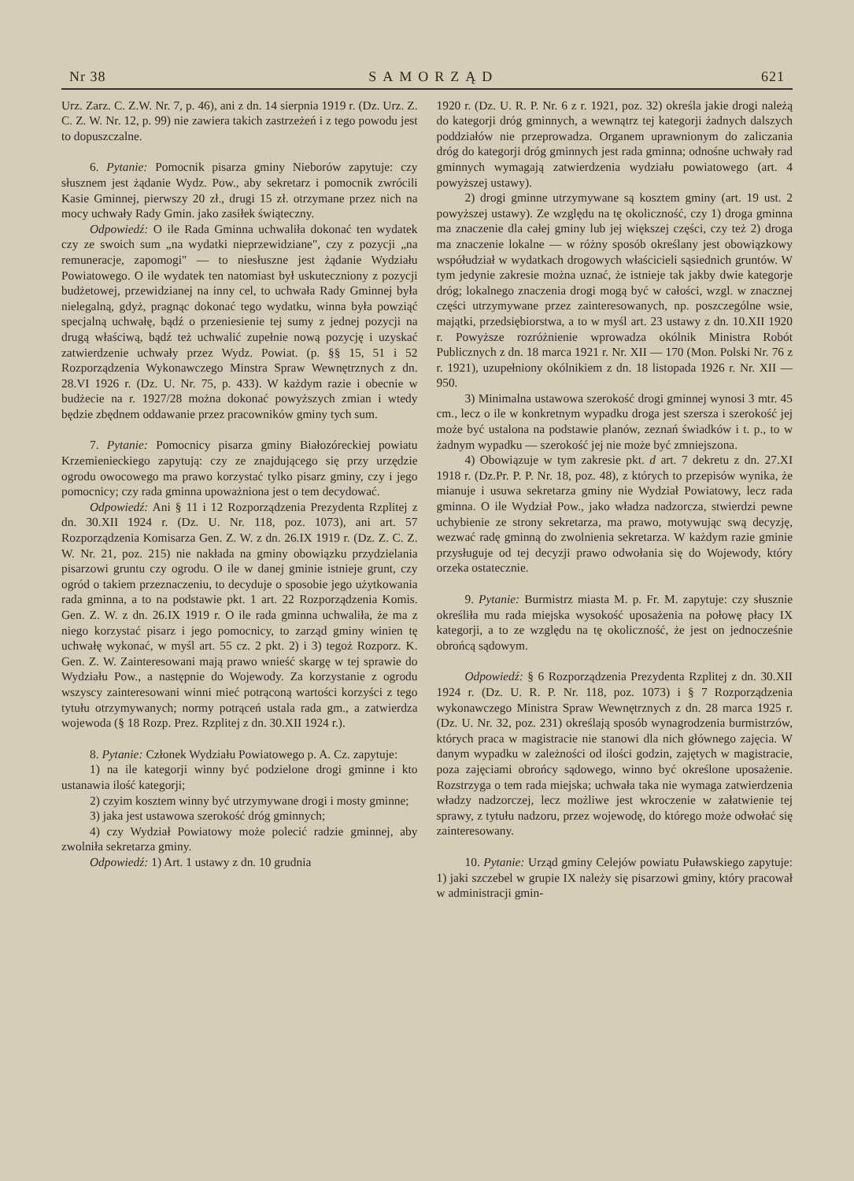Nr 38 SAMORZĄD 621
Urz. Zarz. C. Z.W. Nr. 7, p. 46), ani z dn. 14 sierpnia 1919 r. (Dz. Urz. Z. C. Z. W. Nr. 12, p. 99) nie zawiera takich zastrzeżeń i z tego powodu jest to dopuszczalne.
6. Pytanie: Pomocnik pisarza gminy Nieborów zapytuje: czy słusznem jest żądanie Wydz. Pow., aby sekretarz i pomocnik zwrócili Kasie Gminnej, pierwszy 20 zł., drugi 15 zł. otrzymane przez nich na mocy uchwały Rady Gmin. jako zasiłek świąteczny.
Odpowiedź: O ile Rada Gminna uchwaliła dokonać ten wydatek czy ze swoich sum „na wydatki nieprzewidziane", czy z pozycji „na remuneracje, zapomogi" — to niesłuszne jest żądanie Wydziału Powiatowego. O ile wydatek ten natomiast był uskuteczniony z pozycji budżetowej, przewidzianej na inny cel, to uchwała Rady Gminnej była nielegalną, gdyż, pragnąc dokonać tego wydatku, winna była powziąć specjalną uchwałę, bądź o przeniesienie tej sumy z jednej pozycji na drugą właściwą, bądź też uchwalić zupełnie nową pozycję i uzyskać zatwierdzenie uchwały przez Wydz. Powiat. (p. §§ 15, 51 i 52 Rozporządzenia Wykonawczego Minstra Spraw Wewnętrznych z dn. 28.VI 1926 r. (Dz. U. Nr. 75, p. 433). W każdym razie i obecnie w budżecie na r. 1927/28 można dokonać powyższych zmian i wtedy będzie zbędnem oddawanie przez pracowników gminy tych sum.
7. Pytanie: Pomocnicy pisarza gminy Białozóreckiej powiatu Krzemienieckiego zapytują: czy ze znajdującego się przy urzędzie ogrodu owocowego ma prawo korzystać tylko pisarz gminy, czy i jego pomocnicy; czy rada gminna upoważniona jest o tem decydować.
Odpowiedź: Ani § 11 i 12 Rozporządzenia Prezydenta Rzplitej z dn. 30.XII 1924 r. (Dz. U. Nr. 118, poz. 1073), ani art. 57 Rozporządzenia Komisarza Gen. Z. W. z dn. 26.IX 1919 r. (Dz. Z. C. Z. W. Nr. 21, poz. 215) nie nakłada na gminy obowiązku przydzielania pisarzowi gruntu czy ogrodu. O ile w danej gminie istnieje grunt, czy ogród o takiem przeznaczeniu, to decyduje o sposobie jego użytkowania rada gminna, a to na podstawie pkt. 1 art. 22 Rozporządzenia Komis. Gen. Z. W. z dn. 26.IX 1919 r. O ile rada gminna uchwaliła, że ma z niego korzystać pisarz i jego pomocnicy, to zarząd gminy winien tę uchwałę wykonać, w myśl art. 55 cz. 2 pkt. 2) i 3) tegoż Rozporz. K. Gen. Z. W. Zainteresowani mają prawo wnieść skargę w tej sprawie do Wydziału Pow., a następnie do Wojewody. Za korzystanie z ogrodu wszyscy zainteresowani winni mieć potrąconą wartości korzyści z tego tytułu otrzymywanych; normy potrąceń ustala rada gm., a zatwierdza wojewoda (§ 18 Rozp. Prez. Rzplitej z dn. 30.XII 1924 r.).
8. Pytanie: Członek Wydziału Powiatowego p. A. Cz. zapytuje:
1) na ile kategorji winny być podzielone drogi gminne i kto ustanawia ilość kategorji;
2) czyim kosztem winny być utrzymywane drogi i mosty gminne;
3) jaka jest ustawowa szerokość dróg gminnych;
4) czy Wydział Powiatowy może polecić radzie gminnej, aby zwolniła sekretarza gminy.
Odpowiedź: 1) Art. 1 ustawy z dn. 10 grudnia
1920 r. (Dz. U. R. P. Nr. 6 z r. 1921, poz. 32) określa jakie drogi należą do kategorji dróg gminnych, a wewnątrz tej kategorji żadnych dalszych poddziałów nie przeprowadza. Organem uprawnionym do zaliczania dróg do kategorji dróg gminnych jest rada gminna; odnośne uchwały rad gminnych wymagają zatwierdzenia wydziału powiatowego (art. 4 powyższej ustawy).
2) drogi gminne utrzymywane są kosztem gminy (art. 19 ust. 2 powyższej ustawy). Ze względu na tę okoliczność, czy 1) droga gminna ma znaczenie dla całej gminy lub jej większej części, czy też 2) droga ma znaczenie lokalne — w różny sposób określany jest obowiązkowy współudział w wydatkach drogowych właścicieli sąsiednich gruntów. W tym jedynie zakresie można uznać, że istnieje tak jakby dwie kategorje dróg; lokalnego znaczenia drogi mogą być w całości, wzgl. w znacznej części utrzymywane przez zainteresowanych, np. poszczególne wsie, majątki, przedsiębiorstwa, a to w myśl art. 23 ustawy z dn. 10.XII 1920 r. Powyższe rozróżnienie wprowadza okólnik Ministra Robót Publicznych z dn. 18 marca 1921 r. Nr. XII — 170 (Mon. Polski Nr. 76 z r. 1921), uzupełniony okólnikiem z dn. 18 listopada 1926 r. Nr. XII — 950.
3) Minimalna ustawowa szerokość drogi gminnej wynosi 3 mtr. 45 cm., lecz o ile w konkretnym wypadku droga jest szersza i szerokość jej może być ustalona na podstawie planów, zeznań świadków i t. p., to w żadnym wypadku — szerokość jej nie może być zmniejszona.
4) Obowiązuje w tym zakresie pkt. d art. 7 dekretu z dn. 27.XI 1918 r. (Dz.Pr. P. P. Nr. 18, poz. 48), z których to przepisów wynika, że mianuje i usuwa sekretarza gminy nie Wydział Powiatowy, lecz rada gminna. O ile Wydział Pow., jako władza nadzorcza, stwierdzi pewne uchybienie ze strony sekretarza, ma prawo, motywując swą decyzję, wezwać radę gminną do zwolnienia sekretarza. W każdym razie gminie przysługuje od tej decyzji prawo odwołania się do Wojewody, który orzeka ostatecznie.
9. Pytanie: Burmistrz miasta M. p. Fr. M. zapytuje: czy słusznie określiła mu rada miejska wysokość uposażenia na połowę płacy IX kategorji, a to ze względu na tę okoliczność, że jest on jednocześnie obrońcą sądowym.
Odpowiedź: § 6 Rozporządzenia Prezydenta Rzplitej z dn. 30.XII 1924 r. (Dz. U. R. P. Nr. 118, poz. 1073) i § 7 Rozporządzenia wykonawczego Ministra Spraw Wewnętrznych z dn. 28 marca 1925 r. (Dz. U. Nr. 32, poz. 231) określają sposób wynagrodzenia burmistrzów, których praca w magistracie nie stanowi dla nich głównego zajęcia. W danym wypadku w zależności od ilości godzin, zajętych w magistracie, poza zajęciami obrońcy sądowego, winno być określone uposażenie. Rozstrzyga o tem rada miejska; uchwała taka nie wymaga zatwierdzenia władzy nadzorczej, lecz możliwe jest wkroczenie w załatwienie tej sprawy, z tytułu nadzoru, przez wojewodę, do którego może odwołać się zainteresowany.
10. Pytanie: Urząd gminy Celejów powiatu Puławskiego zapytuje: 1) jaki szczebel w grupie IX należy się pisarzowi gminy, który pracował w administracji gmin-